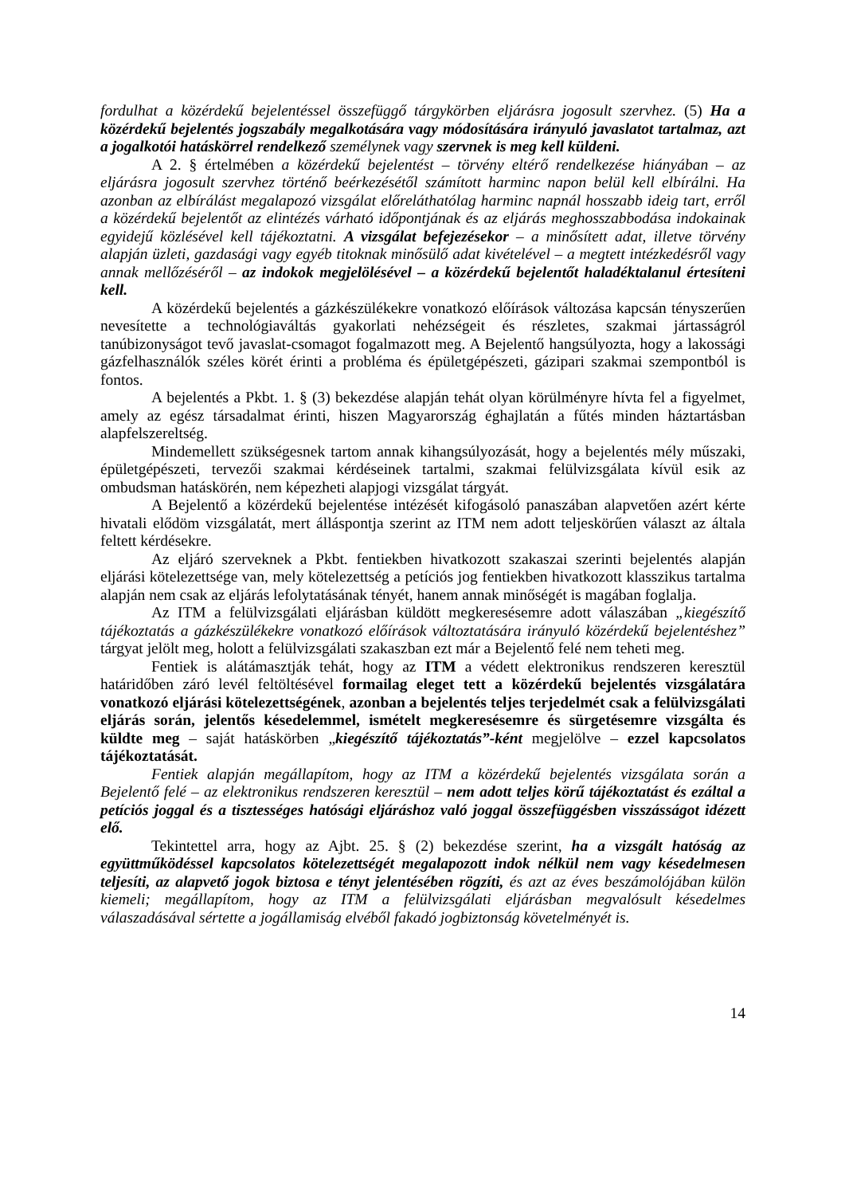fordulhat a közérdekű bejelentéssel összefüggő tárgykörben eljárásra jogosult szervhez. (5) Ha a közérdekű bejelentés jogszabály megalkotására vagy módosítására irányuló javaslatot tartalmaz, azt a jogalkotói hatáskörrel rendelkező személynek vagy szervnek is meg kell küldeni.
A 2. § értelmében a közérdekű bejelentést – törvény eltérő rendelkezése hiányában – az eljárásra jogosult szervhez történő beérkezésétől számított harminc napon belül kell elbírálni. Ha azonban az elbírálást megalapozó vizsgálat előreláthatólag harminc napnál hosszabb ideig tart, erről a közérdekű bejelentőt az elintézés várható időpontjának és az eljárás meghosszabbodása indokainak egyidejű közlésével kell tájékoztatni. A vizsgálat befejezésekor – a minősített adat, illetve törvény alapján üzleti, gazdasági vagy egyéb titoknak minősülő adat kivételével – a megtett intézkedésről vagy annak mellőzéséről – az indokok megjelölésével – a közérdekű bejelentőt haladéktalanul értesíteni kell.
A közérdekű bejelentés a gázkészülékekre vonatkozó előírások változása kapcsán tényszerűen nevesítette a technológiaváltás gyakorlati nehézségeit és részletes, szakmai jártasságról tanúbizonyságot tevő javaslat-csomagot fogalmazott meg. A Bejelentő hangsúlyozta, hogy a lakossági gázfelhasználók széles körét érinti a probléma és épületgépészeti, gázipari szakmai szempontból is fontos.
A bejelentés a Pkbt. 1. § (3) bekezdése alapján tehát olyan körülményre hívta fel a figyelmet, amely az egész társadalmat érinti, hiszen Magyarország éghajlatán a fűtés minden háztartásban alapfelszereltség.
Mindemellett szükségesnek tartom annak kihangsúlyozását, hogy a bejelentés mély műszaki, épületgépészeti, tervezői szakmai kérdéseinek tartalmi, szakmai felülvizsgálata kívül esik az ombudsman hatáskörén, nem képezheti alapjogi vizsgálat tárgyát.
A Bejelentő a közérdekű bejelentése intézését kifogásoló panaszában alapvetően azért kérte hivatali elődöm vizsgálatát, mert álláspontja szerint az ITM nem adott teljeskörűen választ az általa feltett kérdésekre.
Az eljáró szerveknek a Pkbt. fentiekben hivatkozott szakaszai szerinti bejelentés alapján eljárási kötelezettsége van, mely kötelezettség a petíciós jog fentiekben hivatkozott klasszikus tartalma alapján nem csak az eljárás lefolytatásának tényét, hanem annak minőségét is magában foglalja.
Az ITM a felülvizsgálati eljárásban küldött megkeresésemre adott válaszában „kiegészítő tájékoztatás a gázkészülékekre vonatkozó előírások változtatására irányuló közérdekű bejelentéshez” tárgyat jelölt meg, holott a felülvizsgálati szakaszban ezt már a Bejelentő felé nem teheti meg.
Fentiek is alátámasztják tehát, hogy az ITM a védett elektronikus rendszeren keresztül határidőben záró levél feltöltésével formailag eleget tett a közérdekű bejelentés vizsgálatára vonatkozó eljárási kötelezettségének, azonban a bejelentés teljes terjedelmét csak a felülvizsgálati eljárás során, jelentős késedelemmel, ismételt megkeresésemre és sürgetésemre vizsgálta és küldte meg – saját hatáskörben „kiegészítő tájékoztatás”-ként megjelölve – ezzel kapcsolatos tájékoztatását.
Fentiek alapján megállapítom, hogy az ITM a közérdekű bejelentés vizsgálata során a Bejelentő felé – az elektronikus rendszeren keresztül – nem adott teljes körű tájékoztatást és ezáltal a petíciós joggal és a tisztességes hatósági eljáráshoz való joggal összefüggésben visszásságot idézett elő.
Tekintettel arra, hogy az Ajbt. 25. § (2) bekezdése szerint, ha a vizsgált hatóság az együttműködéssel kapcsolatos kötelezettségét megalapozott indok nélkül nem vagy késedelmesen teljesíti, az alapvető jogok biztosa e tényt jelentésében rögzíti, és azt az éves beszámolójában külön kiemeli; megállapítom, hogy az ITM a felülvizsgálati eljárásban megvalósult késedelmes válaszadásával sértette a jogállamiság elvéből fakadó jogbiztonság követelményét is.
14